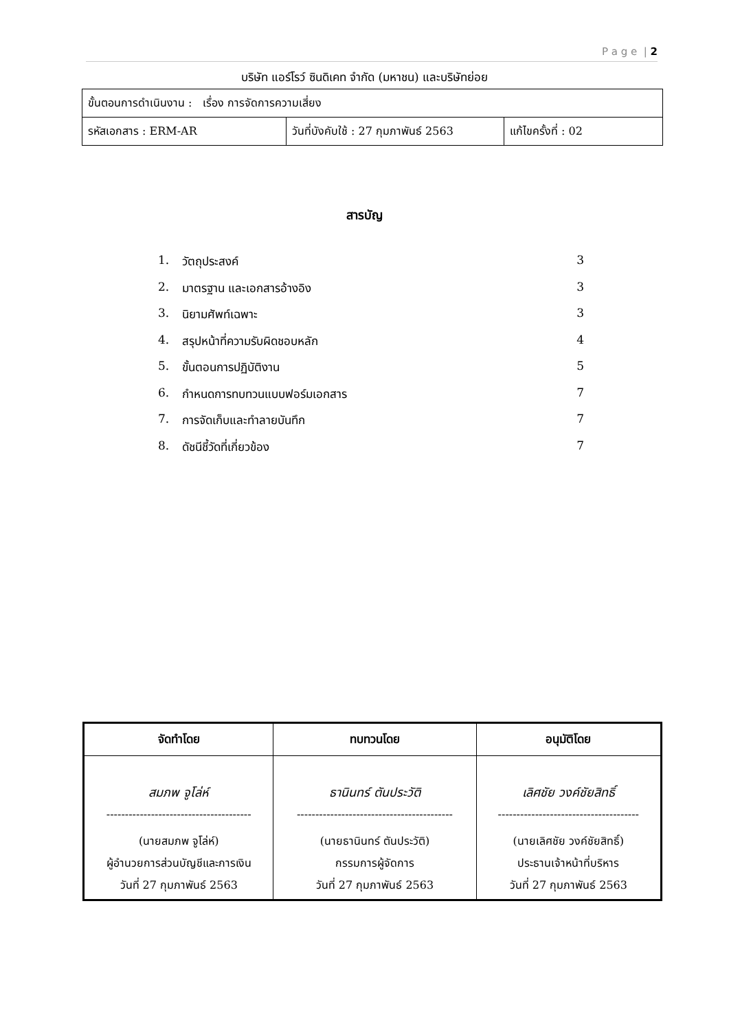P a g e | 2
บริษัท แอร์โรว์ ซินดิเคท จำกัด (มหาชน) และบริษัทย่อย
| ขั้นตอนการดำเนินงาน : เรื่อง การจัดการความเสี่ยง | | |
| รหัสเอกสาร : ERM-AR | วันที่บังคับใช้ : 27 กุมภาพันธ์ 2563 | แก้ไขครั้งที่ : 02 |
สารบัญ
1. วัตถุประสงค์ 3
2. มาตรฐาน และเอกสารอ้างอิง 3
3. นิยามศัพท์เฉพาะ 3
4. สรุปหน้าที่ความรับผิดชอบหลัก 4
5. ขั้นตอนการปฏิบัติงาน 5
6. กำหนดการทบทวนแบบฟอร์มเอกสาร 7
7. การจัดเก็บและทำลายบันทึก 7
8. ดัชนีชี้วัดที่เกี่ยวข้อง 7
| จัดทำโดย | ทบทวนโดย | อนุมัติโดย |
| --- | --- | --- |
| สมภพ จูโล่ห์ | ธานินทร์ ตันประวัติ | เลิศชัย วงค์ชัยสิทธิ์ |
| --------------------------------------- | ------------------------------------------ | -------------------------------------- |
| (นายสมภพ จูโล่ห์) | (นายธานินทร์ ตันประวัติ) | (นายเลิศชัย วงค์ชัยสิทธิ์) |
| ผู้อำนวยการส่วนบัญชีและการเงิน | กรรมการผู้จัดการ | ประธานเจ้าหน้าที่บริหาร |
| วันที่ 27 กุมภาพันธ์ 2563 | วันที่ 27 กุมภาพันธ์ 2563 | วันที่ 27 กุมภาพันธ์ 2563 |